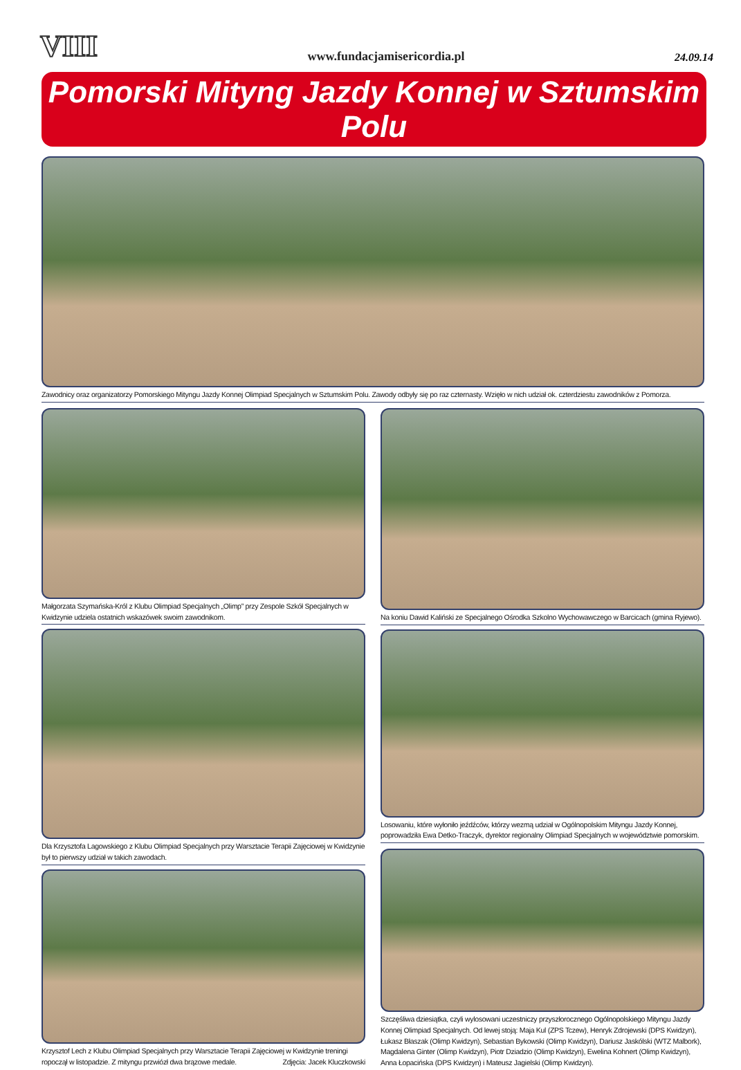VIII www.fundacjamisericordia.pl 24.09.14
Pomorski Mityng Jazdy Konnej w Sztumskim Polu
Zawodnicy oraz organizatorzy Pomorskiego Mityngu Jazdy Konnej Olimpiad Specjalnych w Sztumskim Polu. Zawody odbyły się po raz czternasty. Wzięło w nich udział ok. czterdziestu zawodników z Pomorza.
Małgorzata Szymańska-Król z Klubu Olimpiad Specjalnych „Olimp” przy Zespole Szkół Specjalnych w Kwidzynie udziela ostatnich wskazówek swoim zawodnikom.
Dla Krzysztofa Lagowskiego z Klubu Olimpiad Specjalnych przy Warsztacie Terapii Zajęciowej w Kwidzynie był to pierwszy udział w takich zawodach.
Krzysztof Lech z Klubu Olimpiad Specjalnych przy Warsztacie Terapii Zajęciowej w Kwidzynie treningi ropoczął w listopadzie. Z mityngu przwiózł dwa brązowe medale. Zdjęcia: Jacek Kluczkowski
Na koniu Dawid Kaliński ze Specjalnego Ośrodka Szkolno Wychowawczego w Barcicach (gmina Ryjewo).
Losowaniu, które wyłoniło jeźdźców, którzy wezmą udział w Ogólnopolskim Mityngu Jazdy Konnej, poprowadziła Ewa Detko-Traczyk, dyrektor regionalny Olimpiad Specjalnych w województwie pomorskim.
Szczęśliwa dziesiątka, czyli wylosowani uczestniczy przyszłorocznego Ogólnopolskiego Mityngu Jazdy Konnej Olimpiad Specjalnych. Od lewej stoją: Maja Kul (ZPS Tczew), Henryk Zdrojewski (DPS Kwidzyn), Łukasz Błaszak (Olimp Kwidzyn), Sebastian Bykowski (Olimp Kwidzyn), Dariusz Jaskólski (WTZ Malbork), Magdalena Ginter (Olimp Kwidzyn), Piotr Dziadzio (Olimp Kwidzyn), Ewelina Kohnert (Olimp Kwidzyn), Anna Łopacińska (DPS Kwidzyn) i Mateusz Jagielski (Olimp Kwidzyn).